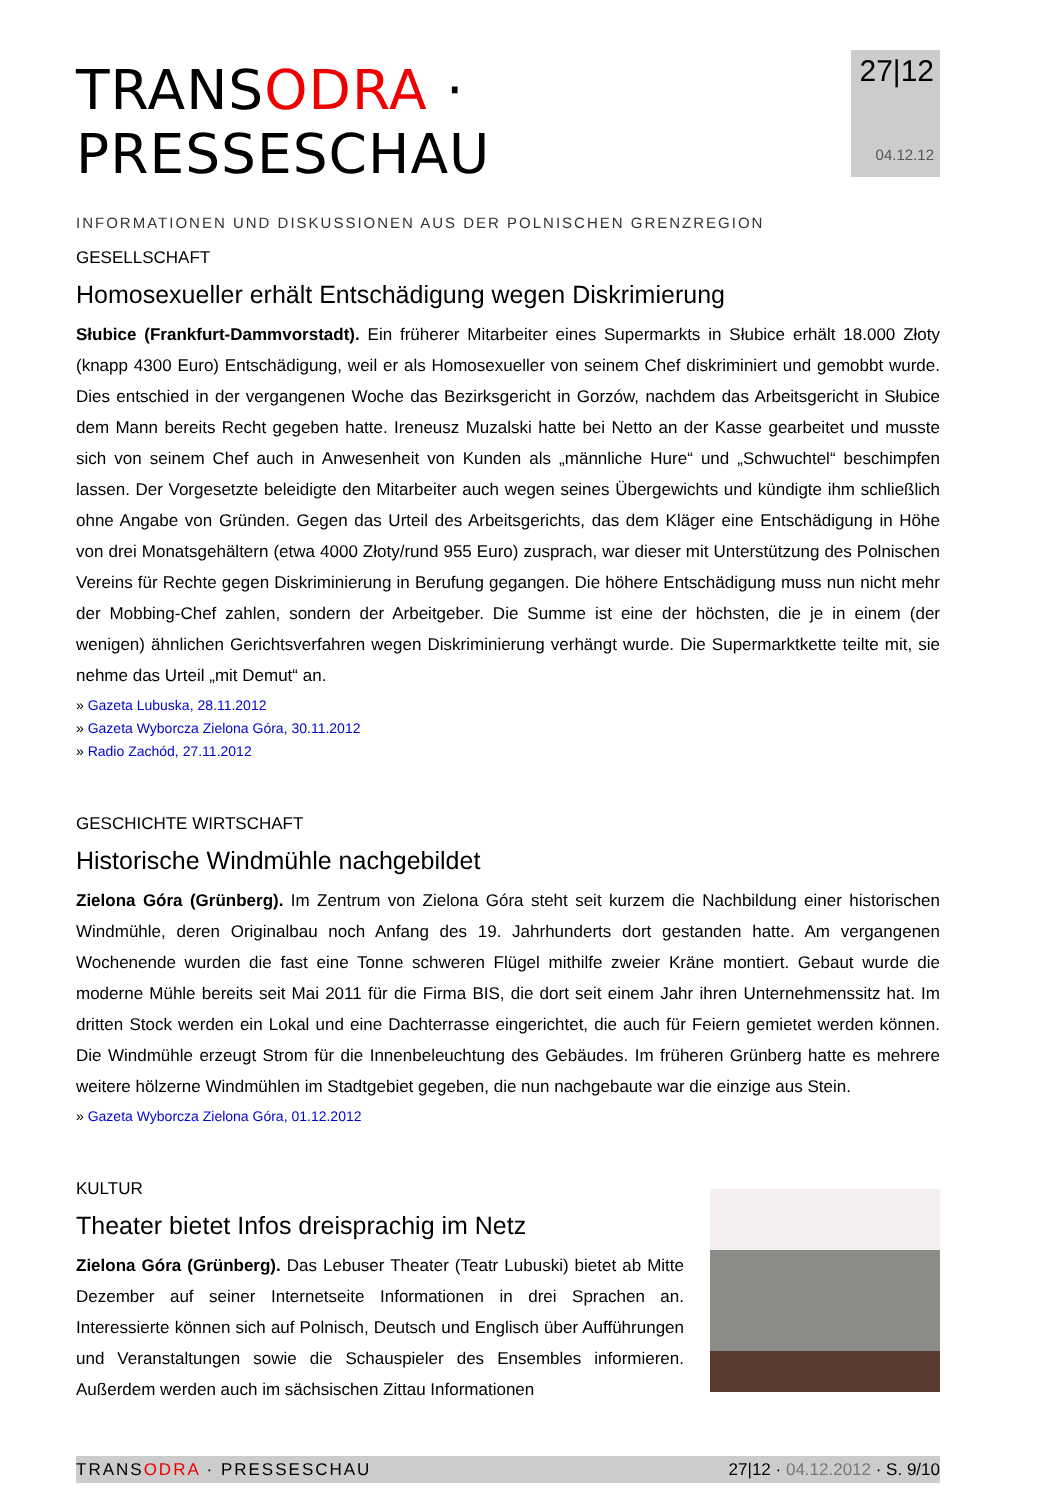TRANSODRA · PRESSESCHAU
INFORMATIONEN UND DISKUSSIONEN AUS DER POLNISCHEN GRENZREGION
27|12
04.12.12
GESELLSCHAFT
Homosexueller erhält Entschädigung wegen Diskrimierung
Słubice (Frankfurt-Dammvorstadt). Ein früherer Mitarbeiter eines Supermarkts in Słubice erhält 18.000 Złoty (knapp 4300 Euro) Entschädigung, weil er als Homosexueller von seinem Chef diskriminiert und gemobbt wurde. Dies entschied in der vergangenen Woche das Bezirksgericht in Gorzów, nachdem das Arbeitsgericht in Słubice dem Mann bereits Recht gegeben hatte. Ireneusz Muzalski hatte bei Netto an der Kasse gearbeitet und musste sich von seinem Chef auch in Anwesenheit von Kunden als „männliche Hure“ und „Schwuchtel“ beschimpfen lassen. Der Vorgesetzte beleidigte den Mitarbeiter auch wegen seines Übergewichts und kündigte ihm schließlich ohne Angabe von Gründen. Gegen das Urteil des Arbeitsgerichts, das dem Kläger eine Entschädigung in Höhe von drei Monatsgehältern (etwa 4000 Złoty/rund 955 Euro) zusprach, war dieser mit Unterstützung des Polnischen Vereins für Rechte gegen Diskriminierung in Berufung gegangen. Die höhere Entschädigung muss nun nicht mehr der Mobbing-Chef zahlen, sondern der Arbeitgeber. Die Summe ist eine der höchsten, die je in einem (der wenigen) ähnlichen Gerichtsverfahren wegen Diskriminierung verhängt wurde. Die Supermarktkette teilte mit, sie nehme das Urteil „mit Demut“ an.
» Gazeta Lubuska, 28.11.2012
» Gazeta Wyborcza Zielona Góra, 30.11.2012
» Radio Zachód, 27.11.2012
GESCHICHTE WIRTSCHAFT
Historische Windmühle nachgebildet
Zielona Góra (Grünberg). Im Zentrum von Zielona Góra steht seit kurzem die Nachbildung einer historischen Windmühle, deren Originalbau noch Anfang des 19. Jahrhunderts dort gestanden hatte. Am vergangenen Wochenende wurden die fast eine Tonne schweren Flügel mithilfe zweier Kräne montiert. Gebaut wurde die moderne Mühle bereits seit Mai 2011 für die Firma BIS, die dort seit einem Jahr ihren Unternehmenssitz hat. Im dritten Stock werden ein Lokal und eine Dachterrasse eingerichtet, die auch für Feiern gemietet werden können. Die Windmühle erzeugt Strom für die Innenbeleuchtung des Gebäudes. Im früheren Grünberg hatte es mehrere weitere hölzerne Windmühlen im Stadtgebiet gegeben, die nun nachgebaute war die einzige aus Stein.
» Gazeta Wyborcza Zielona Góra, 01.12.2012
KULTUR
Theater bietet Infos dreisprachig im Netz
Zielona Góra (Grünberg). Das Lebuser Theater (Teatr Lubuski) bietet ab Mitte Dezember auf seiner Internetseite Informationen in drei Sprachen an. Interessierte können sich auf Polnisch, Deutsch und Englisch über Aufführungen und Veranstaltungen sowie die Schauspieler des Ensembles informieren. Außerdem werden auch im sächsischen Zittau Informationen
TRANSODRA · PRESSESCHAU 27|12 · 04.12.2012 · S. 9/10